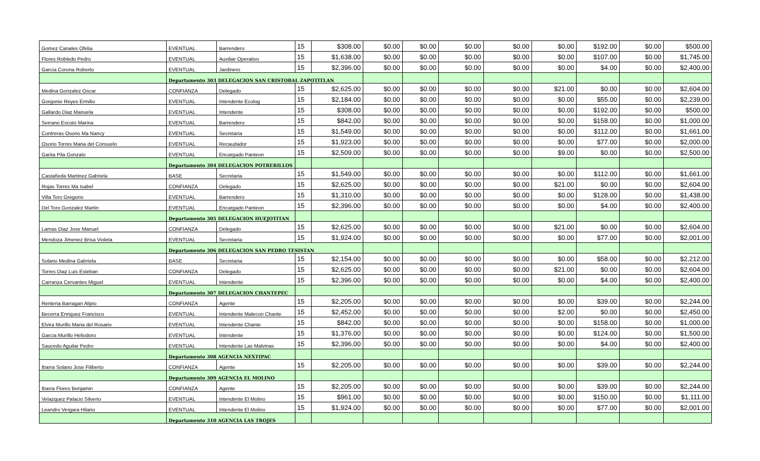| Gomez Canales Ofelia | EVENTUAL | Barrendero | 15 | $308.00 | $0.00 | $0.00 | $0.00 | $0.00 | $0.00 | $192.00 | $0.00 | $500.00 |
| Flores Robledo Pedro | EVENTUAL | Auxiliar Operativo | 15 | $1,638.00 | $0.00 | $0.00 | $0.00 | $0.00 | $0.00 | $107.00 | $0.00 | $1,745.00 |
| Garcia Corona Roberto | EVENTUAL | Jardinero | 15 | $2,396.00 | $0.00 | $0.00 | $0.00 | $0.00 | $0.00 | $4.00 | $0.00 | $2,400.00 |
| | Departamento 303 DELEGACION SAN CRISTOBAL ZAPOTITLAN | | | | | | | | | | | |
| Medina Gonzalez Oscar | CONFIANZA | Delegado | 15 | $2,625.00 | $0.00 | $0.00 | $0.00 | $0.00 | $21.00 | $0.00 | $0.00 | $2,604.00 |
| Gorgonio Reyes Ermilio | EVENTUAL | Intendente Ecolog | 15 | $2,184.00 | $0.00 | $0.00 | $0.00 | $0.00 | $0.00 | $55.00 | $0.00 | $2,239.00 |
| Gallardo Diaz Manuela | EVENTUAL | Intendente | 15 | $308.00 | $0.00 | $0.00 | $0.00 | $0.00 | $0.00 | $192.00 | $0.00 | $500.00 |
| Serrano Escoto Marina | EVENTUAL | Barrendero | 15 | $842.00 | $0.00 | $0.00 | $0.00 | $0.00 | $0.00 | $158.00 | $0.00 | $1,000.00 |
| Contreras Osorio Ma Nancy | EVENTUAL | Secretaria | 15 | $1,549.00 | $0.00 | $0.00 | $0.00 | $0.00 | $0.00 | $112.00 | $0.00 | $1,661.00 |
| Osorio Torres Maria del Consuelo | EVENTUAL | Recaudador | 15 | $1,923.00 | $0.00 | $0.00 | $0.00 | $0.00 | $0.00 | $77.00 | $0.00 | $2,000.00 |
| Garita Pila Gonzalo | EVENTUAL | Encargado Panteon | 15 | $2,509.00 | $0.00 | $0.00 | $0.00 | $0.00 | $9.00 | $0.00 | $0.00 | $2,500.00 |
| | Departamento 304 DELEGACION POTRERILLOS | | | | | | | | | | | |
| Castañeda Martinez Gabriela | BASE | Secretaria | 15 | $1,549.00 | $0.00 | $0.00 | $0.00 | $0.00 | $0.00 | $112.00 | $0.00 | $1,661.00 |
| Rojas Torres Ma Isabel | CONFIANZA | Delegado | 15 | $2,625.00 | $0.00 | $0.00 | $0.00 | $0.00 | $21.00 | $0.00 | $0.00 | $2,604.00 |
| Villa Toro Gregorio | EVENTUAL | Barrendero | 15 | $1,310.00 | $0.00 | $0.00 | $0.00 | $0.00 | $0.00 | $128.00 | $0.00 | $1,438.00 |
| Del Toro Gonzalez Martin | EVENTUAL | Encargado Panteon | 15 | $2,396.00 | $0.00 | $0.00 | $0.00 | $0.00 | $0.00 | $4.00 | $0.00 | $2,400.00 |
| | Departamento 305 DELEGACION HUEJOTITAN | | | | | | | | | | | |
| Lamas Diaz Jose Manuel | CONFIANZA | Delegado | 15 | $2,625.00 | $0.00 | $0.00 | $0.00 | $0.00 | $21.00 | $0.00 | $0.00 | $2,604.00 |
| Mendoza Jimenez Brisa Violeta | EVENTUAL | Secretaria | 15 | $1,924.00 | $0.00 | $0.00 | $0.00 | $0.00 | $0.00 | $77.00 | $0.00 | $2,001.00 |
| | Departamento 306 DELEGACION SAN PEDRO TESISTAN | | | | | | | | | | | |
| Solano Medina Gabriela | BASE | Secretaria | 15 | $2,154.00 | $0.00 | $0.00 | $0.00 | $0.00 | $0.00 | $58.00 | $0.00 | $2,212.00 |
| Torres Diaz Luis Esteban | CONFIANZA | Delegado | 15 | $2,625.00 | $0.00 | $0.00 | $0.00 | $0.00 | $21.00 | $0.00 | $0.00 | $2,604.00 |
| Carranza Cervantes Miguel | EVENTUAL | Intendente | 15 | $2,396.00 | $0.00 | $0.00 | $0.00 | $0.00 | $0.00 | $4.00 | $0.00 | $2,400.00 |
| | Departamento 307 DELEGACION CHANTEPEC | | | | | | | | | | | |
| Renteria Barragan Alipio | CONFIANZA | Agente | 15 | $2,205.00 | $0.00 | $0.00 | $0.00 | $0.00 | $0.00 | $39.00 | $0.00 | $2,244.00 |
| Becerra Enriquez Francisco | EVENTUAL | Intendente Malecon Chante | 15 | $2,452.00 | $0.00 | $0.00 | $0.00 | $0.00 | $2.00 | $0.00 | $0.00 | $2,450.00 |
| Elvira Murillo Maria del Rosario | EVENTUAL | Intendente Chante | 15 | $842.00 | $0.00 | $0.00 | $0.00 | $0.00 | $0.00 | $158.00 | $0.00 | $1,000.00 |
| Garcia Murillo Heliodoro | EVENTUAL | Intendente | 15 | $1,376.00 | $0.00 | $0.00 | $0.00 | $0.00 | $0.00 | $124.00 | $0.00 | $1,500.00 |
| Saucedo Aguilar Pedro | EVENTUAL | Intendente Las Malvinas | 15 | $2,396.00 | $0.00 | $0.00 | $0.00 | $0.00 | $0.00 | $4.00 | $0.00 | $2,400.00 |
| | Departamento 308 AGENCIA NEXTIPAC | | | | | | | | | | | |
| Ibarra Solano Jose Filiberto | CONFIANZA | Agente | 15 | $2,205.00 | $0.00 | $0.00 | $0.00 | $0.00 | $0.00 | $39.00 | $0.00 | $2,244.00 |
| | Departamento 309 AGENCIA EL MOLINO | | | | | | | | | | | |
| Ibarra Flores Benjamin | CONFIANZA | Agente | 15 | $2,205.00 | $0.00 | $0.00 | $0.00 | $0.00 | $0.00 | $39.00 | $0.00 | $2,244.00 |
| Velazquez Palacio Silverio | EVENTUAL | Intendente El Molino | 15 | $961.00 | $0.00 | $0.00 | $0.00 | $0.00 | $0.00 | $150.00 | $0.00 | $1,111.00 |
| Leandro Vergara Hilario | EVENTUAL | Intendente El Molino | 15 | $1,924.00 | $0.00 | $0.00 | $0.00 | $0.00 | $0.00 | $77.00 | $0.00 | $2,001.00 |
| | Departamento 310 AGENCIA LAS TROJES | | | | | | | | | | | |